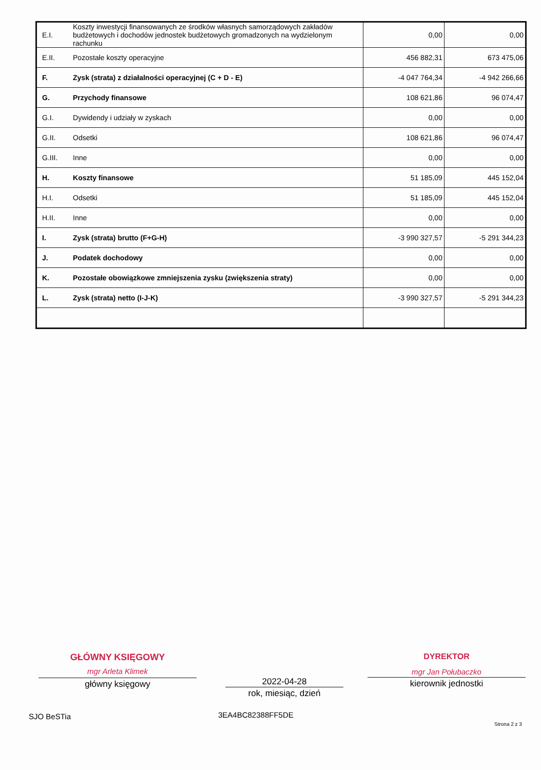| E.I. | Koszty inwestycji finansowanych ze środków własnych samorządowych zakładów budżetowych i dochodów jednostek budżetowych gromadzonych na wydzielonym rachunku | 0,00 | 0,00 |
| E.II. | Pozostałe koszty operacyjne | 456 882,31 | 673 475,06 |
| F. | Zysk (strata) z działalności operacyjnej (C + D - E) | -4 047 764,34 | -4 942 266,66 |
| G. | Przychody finansowe | 108 621,86 | 96 074,47 |
| G.I. | Dywidendy i udziały w zyskach | 0,00 | 0,00 |
| G.II. | Odsetki | 108 621,86 | 96 074,47 |
| G.III. | Inne | 0,00 | 0,00 |
| H. | Koszty finansowe | 51 185,09 | 445 152,04 |
| H.I. | Odsetki | 51 185,09 | 445 152,04 |
| H.II. | Inne | 0,00 | 0,00 |
| I. | Zysk (strata) brutto (F+G-H) | -3 990 327,57 | -5 291 344,23 |
| J. | Podatek dochodowy | 0,00 | 0,00 |
| K. | Pozostałe obowiązkowe zmniejszenia zysku (zwiększenia straty) | 0,00 | 0,00 |
| L. | Zysk (strata) netto (I-J-K) | -3 990 327,57 | -5 291 344,23 |
GŁÓWNY KSIĘGOWY
mgr Arleta Klimek
główny księgowy
2022-04-28
rok, miesiąc, dzień
DYREKTOR
mgr Jan Połubaczko
kierownik jednostki
SJO BeSTia 3EA4BC82388FF5DE
Strona 2 z 3